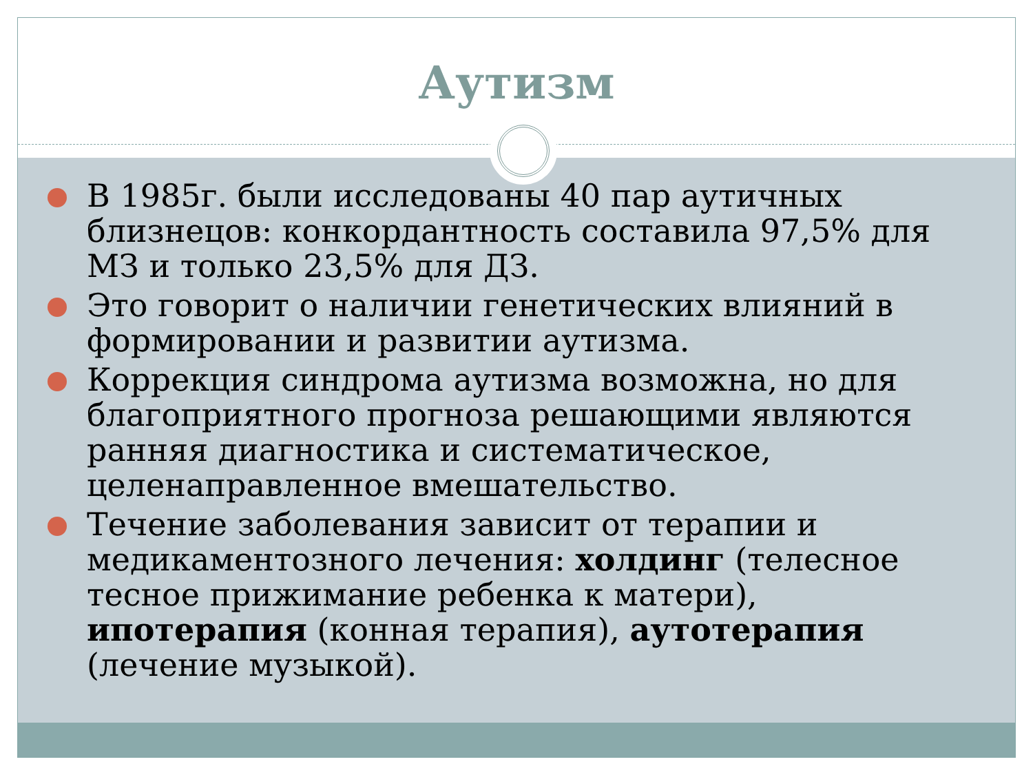Аутизм
В 1985г. были исследованы 40 пар аутичных близнецов: конкордантность составила 97,5% для МЗ и только 23,5% для ДЗ.
Это говорит о наличии генетических влияний в формировании и развитии аутизма.
Коррекция синдрома аутизма возможна, но для благоприятного прогноза решающими являются ранняя диагностика и систематическое, целенаправленное вмешательство.
Течение заболевания зависит от терапии и медикаментозного лечения: холдинг (телесное тесное прижимание ребенка к матери), ипотерапия (конная терапия), аутотерапия (лечение музыкой).